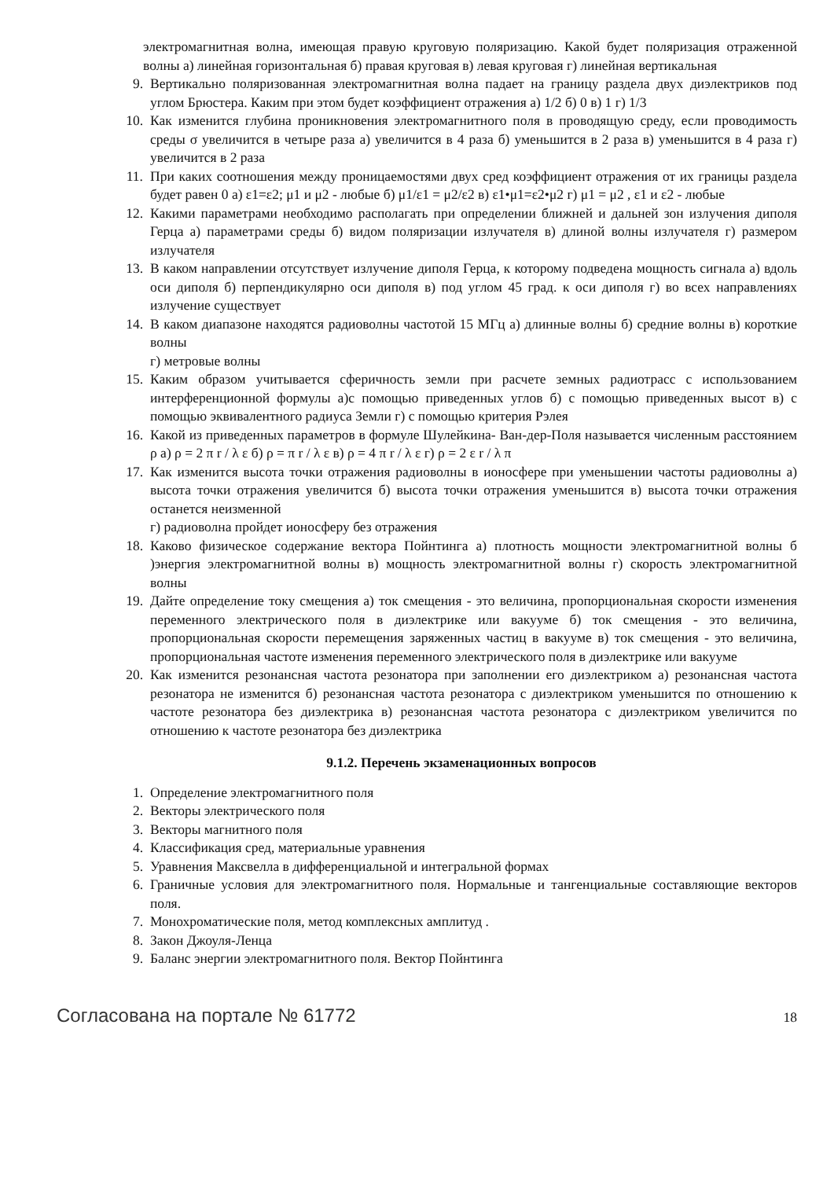электромагнитная волна, имеющая правую круговую поляризацию. Какой будет поляризация отраженной волны а) линейная горизонтальная б) правая круговая в) левая круговая г) линейная вертикальная
9. Вертикально поляризованная электромагнитная волна падает на границу раздела двух диэлектриков под углом Брюстера. Каким при этом будет коэффициент отражения а) 1/2 б) 0 в) 1 г) 1/3
10. Как изменится глубина проникновения электромагнитного поля в проводящую среду, если проводимость среды σ увеличится в четыре раза а) увеличится в 4 раза б) уменьшится в 2 раза в) уменьшится в 4 раза г) увеличится в 2 раза
11. При каких соотношения между проницаемостями двух сред коэффициент отражения от их границы раздела будет равен 0 а) ε1=ε2; μ1 и μ2 - любые б) μ1/ε1 = μ2/ε2 в) ε1•μ1=ε2•μ2 г) μ1 = μ2 , ε1 и ε2 - любые
12. Какими параметрами необходимо располагать при определении ближней и дальней зон излучения диполя Герца а) параметрами среды б) видом поляризации излучателя в) длиной волны излучателя г) размером излучателя
13. В каком направлении отсутствует излучение диполя Герца, к которому подведена мощность сигнала а) вдоль оси диполя б) перпендикулярно оси диполя в) под углом 45 град. к оси диполя г) во всех направлениях излучение существует
14. В каком диапазоне находятся радиоволны частотой 15 МГц а) длинные волны б) средние волны в) короткие волны
г) метровые волны
15. Каким образом учитывается сферичность земли при расчете земных радиотрасс с использованием интерференционной формулы а)с помощью приведенных углов б) с помощью приведенных высот в) с помощью эквивалентного радиуса Земли г) с помощью критерия Рэлея
16. Какой из приведенных параметров в формуле Шулейкина- Ван-дер-Поля называется численным расстоянием ρ а) ρ = 2 π r / λ ε б) ρ = π r / λ ε в) ρ = 4 π r / λ ε г) ρ = 2 ε r / λ π
17. Как изменится высота точки отражения радиоволны в ионосфере при уменьшении частоты радиоволны а) высота точки отражения увеличится б) высота точки отражения уменьшится в) высота точки отражения останется неизменной
г) радиоволна пройдет ионосферу без отражения
18. Каково физическое содержание вектора Пойнтинга а) плотность мощности электромагнитной волны б )энергия электромагнитной волны в) мощность электромагнитной волны г) скорость электромагнитной волны
19. Дайте определение току смещения а) ток смещения - это величина, пропорциональная скорости изменения переменного электрического поля в диэлектрике или вакууме б) ток смещения - это величина, пропорциональная скорости перемещения заряженных частиц в вакууме в) ток смещения - это величина, пропорциональная частоте изменения переменного электрического поля в диэлектрике или вакууме
20. Как изменится резонансная частота резонатора при заполнении его диэлектриком а) резонансная частота резонатора не изменится б) резонансная частота резонатора с диэлектриком уменьшится по отношению к частоте резонатора без диэлектрика в) резонансная частота резонатора с диэлектриком увеличится по отношению к частоте резонатора без диэлектрика
9.1.2. Перечень экзаменационных вопросов
1. Определение электромагнитного поля
2. Векторы электрического поля
3. Векторы магнитного поля
4. Классификация сред, материальные уравнения
5. Уравнения Максвелла в дифференциальной и интегральной формах
6. Граничные условия для электромагнитного поля. Нормальные и тангенциальные составляющие векторов поля.
7. Монохроматические поля, метод комплексных амплитуд .
8. Закон Джоуля-Ленца
9. Баланс энергии электромагнитного поля. Вектор Пойнтинга
Согласована на портале № 61772 18